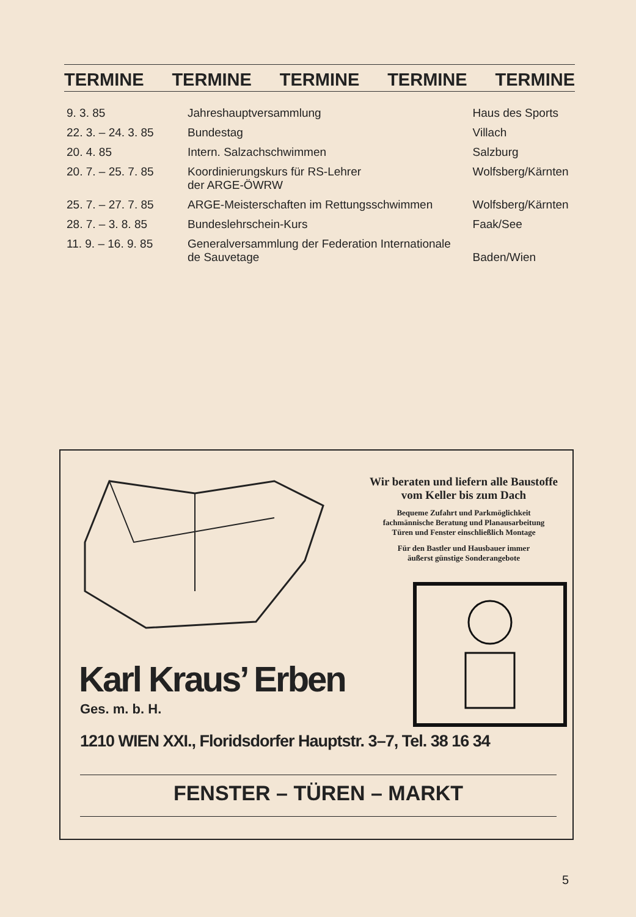TERMINE TERMINE TERMINE TERMINE TERMINE
| 9. 3. 85 | Jahreshauptversammlung | Haus des Sports |
| 22. 3. – 24. 3. 85 | Bundestag | Villach |
| 20. 4. 85 | Intern. Salzachschwimmen | Salzburg |
| 20. 7. – 25. 7. 85 | Koordinierungskurs für RS-Lehrer der ARGE-ÖWRW | Wolfsberg/Kärnten |
| 25. 7. – 27. 7. 85 | ARGE-Meisterschaften im Rettungsschwimmen | Wolfsberg/Kärnten |
| 28. 7. – 3. 8. 85 | Bundeslehrschein-Kurs | Faak/See |
| 11. 9. – 16. 9. 85 | Generalversammlung der Federation Internationale de Sauvetage | Baden/Wien |
Wir beraten und liefern alle Baustoffe
vom Keller bis zum Dach
Bequeme Zufahrt und Parkmöglichkeit
fachmännische Beratung und Planausarbeitung
Türen und Fenster einschließlich Montage
Für den Bastler und Hausbauer immer
äußerst günstige Sonderangebote
Karl Kraus’ Erben
Ges. m. b. H.
1210 WIEN XXI., Floridsdorfer Hauptstr. 3–7, Tel. 38 16 34
FENSTER – TÜREN – MARKT
5